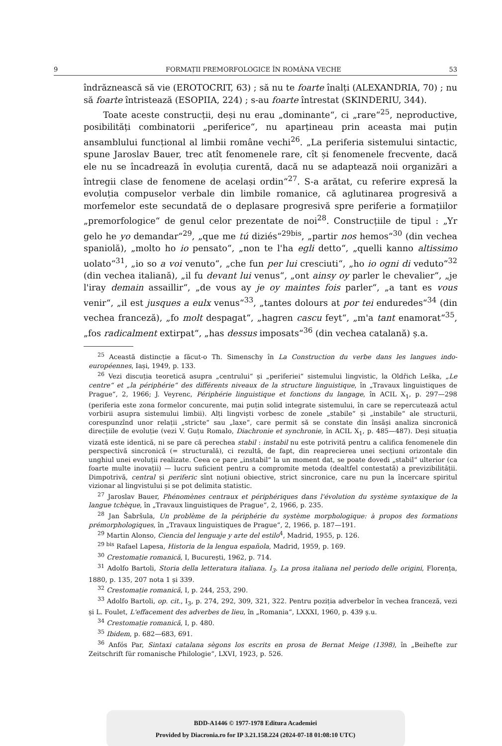9 FORMAȚII PREMORFOLOGICE ÎN ROMÂNA VECHE 53
îndrăznească să vie (EROTOCRIT, 63) ; să nu te foarte înalți (ALEXANDRIA, 70) ; nu să foarte întristează (ESOPIIA, 224) ; s-au foarte întrestat (SKINDERIU, 344).
Toate aceste construcții, deși nu erau „dominante“, ci „rare“<sup>25</sup>, neproductive, posibilități combinatorii „periferice“, nu aparțineau prin aceasta mai puțin ansamblului funcțional al limbii române vechi<sup>26</sup>. „La periferia sistemului sintactic, spune Jaroslav Bauer, trec atît fenomenele rare, cît și fenomenele frecvente, dacă ele nu se încadrează în evoluția curentă, dacă nu se adaptează noii organizări a întregii clase de fenomene de același ordin“<sup>27</sup>. S-a arătat, cu referire expresă la evoluția compuselor verbale din limbile romanice, că aglutinarea progresivă a morfemelor este secundată de o deplasare progresivă spre periferie a formațiilor „premorfologice“ de genul celor prezentate de noi<sup>28</sup>. Construcțiile de tipul : „Yr gelo he yo demandar“<sup>29</sup>, „que me tú diziés“<sup>29bis</sup>, „partir nos hemos“<sup>30</sup> (din vechea spaniolă), „molto ho io pensato“, „non te l'ha egli detto“, „quelli kanno altissimo uolato“<sup>31</sup>, „io so a voi venuto“, „che fun per lui cresciuti“, „ho io ogni di veduto“<sup>32</sup> (din vechea italiană), „il fu devant lui venus“, „ont ainsy oy parler le chevalier“, „je l'iray demain assaillir“, „de vous ay je oy maintes fois parler“, „a tant es vous venir“, „il est jusques a eulx venus“<sup>33</sup>, „tantes dolours at por tei enduredes“<sup>34</sup> (din vechea franceză), „fo molt despagat“, „hagren cascu feyt“, „m'a tant enamorat“<sup>35</sup>, „fos radicalment extirpat“, „has dessus imposats“<sup>36</sup> (din vechea catalană) ș.a.
<sup>25</sup> Această distincție a făcut-o Th. Simenschy în La Construction du verbe dans les langues indo-européennes, Iași, 1949, p. 133.
<sup>26</sup> Vezi discuția teoretică asupra „centrului“ și „periferiei“ sistemului lingvistic, la Oldřich Leška, „Le centre“ et „la périphérie“ des différents niveaux de la structure linguistique, în „Travaux linguistiques de Prague“, 2, 1966; J. Veyrenc, Périphérie linguistique et fonctions du langage, în ACIL X<sub>1</sub>, p. 297—298 (periferia este zona formelor concurente, mai puțin solid integrate sistemului, în care se repercutează actul vorbirii asupra sistemului limbii). Alți lingviști vorbesc de zonele „stabile“ și „instabile“ ale structurii, corespunzînd unor relații „stricte“ sau „laxe“, care permit să se constate din însăși analiza sincronică direcțiile de evoluție (vezi V. Guțu Romalo, Diachronie et synchronie, în ACIL X<sub>1</sub>, p. 485—487). Deși situația vizată este identică, ni se pare că perechea stabil : instabil nu este potrivită pentru a califica fenomenele din perspectivă sincronică (= structurală), ci rezultă, de fapt, din reaprecierea unei secțiuni orizontale din unghiul unei evoluții realizate. Ceea ce pare „instabil“ la un moment dat, se poate dovedi „stabil“ ulterior (ca foarte multe inovații) — lucru suficient pentru a compromite metoda (dealtfel contestată) a previzibilității. Dimpotrivă, central și periferic sînt noțiuni obiective, strict sincronice, care nu pun la încercare spiritul vizionar al lingvistului și se pot delimita statistic.
<sup>27</sup> Jaroslav Bauer, Phénomènes centraux et périphériques dans l'évolution du système syntaxique de la langue tchèque, în „Travaux linguistiques de Prague“, 2, 1966, p. 235.
<sup>28</sup> Jan Šabršula, Un problème de la périphérie du système morphologique: à propos des formations prémorphologiques, în „Travaux linguistiques de Prague“, 2, 1966, p. 187—191.
<sup>29</sup> Martin Alonso, Ciencia del lenguaje y arte del estilo<sup>4</sup>, Madrid, 1955, p. 126.
<sup>29 bis</sup> Rafael Lapesa, Historia de la lengua española, Madrid, 1959, p. 169.
<sup>30</sup> Crestomație romanică, I, București, 1962, p. 714.
<sup>31</sup> Adolfo Bartoli, Storia della letteratura italiana. I<sub>3</sub>. La prosa italiana nel periodo delle origini, Florența, 1880, p. 135, 207 nota 1 și 339.
<sup>32</sup> Crestomație romanică, I, p. 244, 253, 290.
<sup>33</sup> Adolfo Bartoli, op. cit., I<sub>3</sub>, p. 274, 292, 309, 321, 322. Pentru poziția adverbelor în vechea franceză, vezi și L. Foulet, L'effacement des adverbes de lieu, în „Romania“, LXXXI, 1960, p. 439 ș.u.
<sup>34</sup> Crestomație romanică, I, p. 480.
<sup>35</sup> Ibidem, p. 682—683, 691.
<sup>36</sup> Anfós Par, Sintaxi catalana sègons los escrits en prosa de Bernat Meige (1398), în „Beihefte zur Zeitschrift für romanische Philologie“, LXVI, 1923, p. 526.
BDD-A1446 © 1977-1978 Editura Academiei
Provided by Diacronia.ro for IP 3.21.158.224 (2024-07-18 01:08:10 UTC)